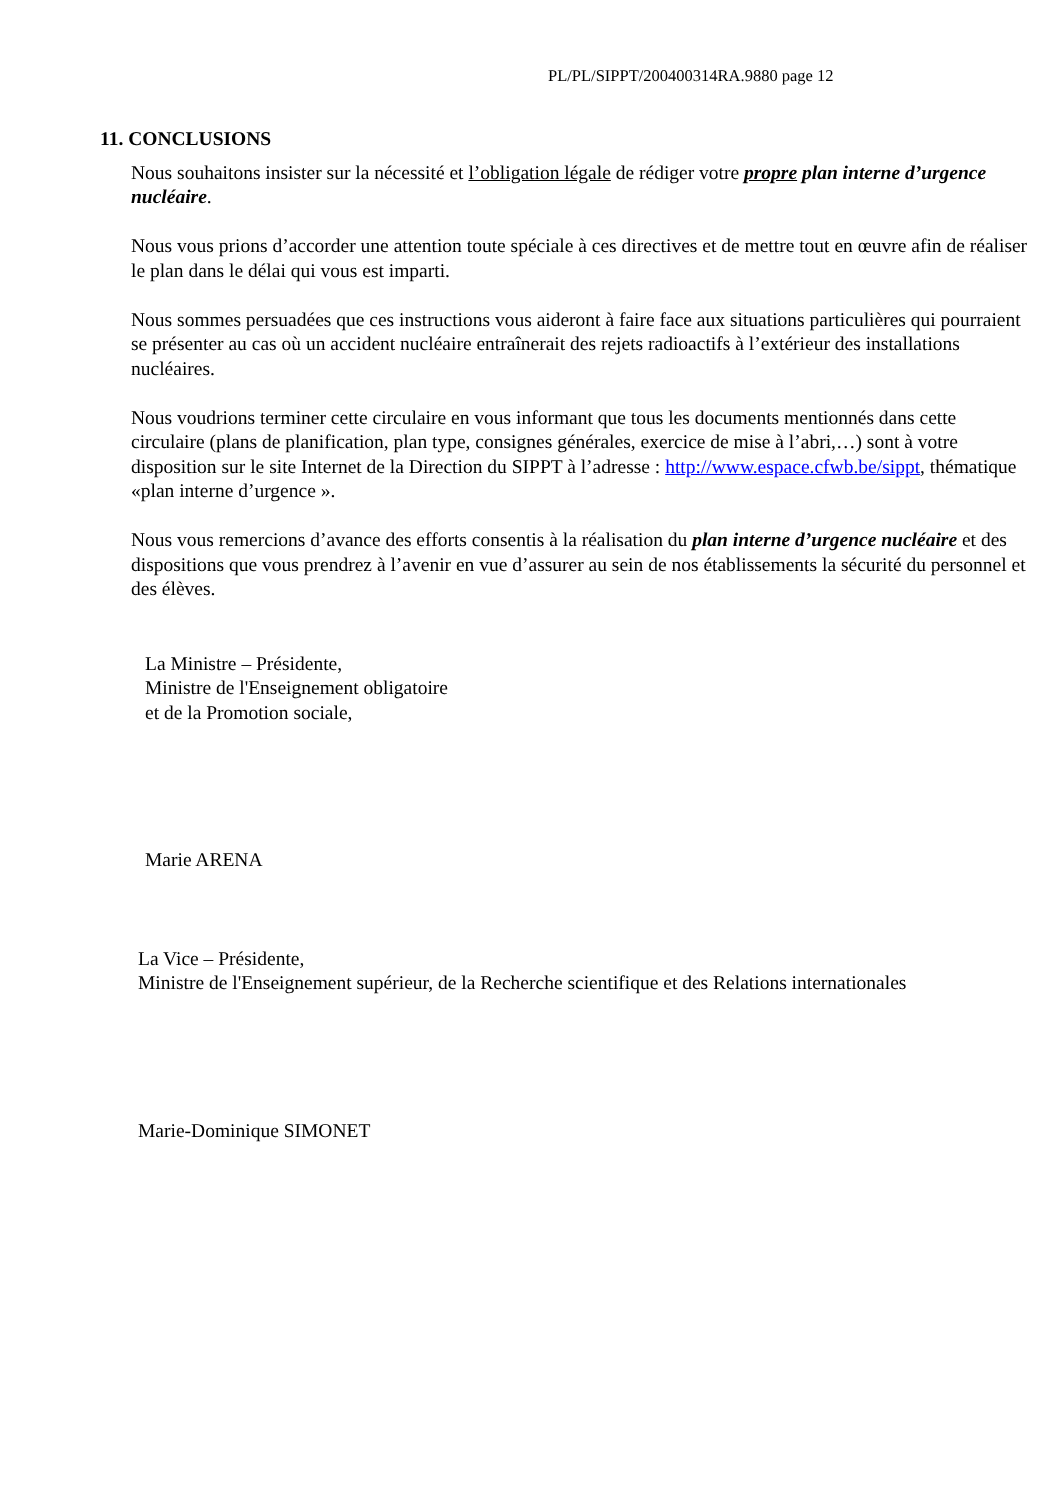PL/PL/SIPPT/200400314RA.9880 page 12
11. CONCLUSIONS
Nous souhaitons insister sur la nécessité et l’obligation légale de rédiger votre propre plan interne d’urgence nucléaire.
Nous vous prions d’accorder une attention toute spéciale à ces directives et de mettre tout en œuvre afin de réaliser le plan dans le délai qui vous est imparti.
Nous sommes persuadées que ces instructions vous aideront à faire face aux situations particulières qui pourraient se présenter au cas où un accident nucléaire entraînerait des rejets radioactifs à l’extérieur des installations nucléaires.
Nous voudrions terminer cette circulaire en vous informant que tous les documents mentionnés dans cette circulaire (plans de planification, plan type, consignes générales, exercice de mise à l’abri,…) sont à votre disposition sur le site Internet de la Direction du SIPPT à l’adresse : http://www.espace.cfwb.be/sippt, thématique «plan interne d’urgence ».
Nous vous remercions d’avance des efforts consentis à la réalisation du plan interne d’urgence nucléaire et des dispositions que vous prendrez à l’avenir en vue d’assurer au sein de nos établissements la sécurité du personnel et des élèves.
La Ministre – Présidente,
Ministre de l'Enseignement obligatoire
et de la Promotion sociale,
Marie ARENA
La Vice – Présidente,
Ministre de l'Enseignement supérieur, de la Recherche scientifique et des Relations internationales
Marie-Dominique SIMONET